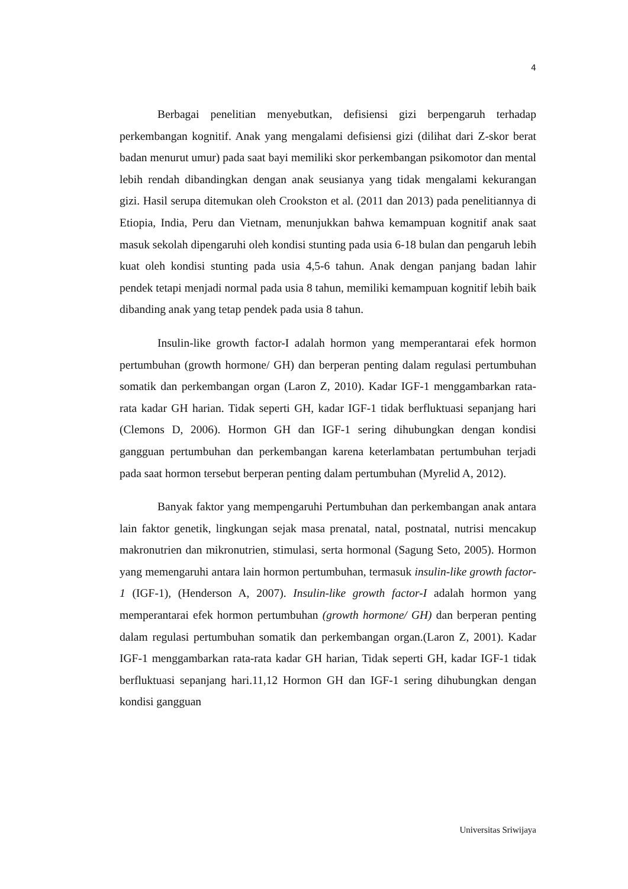4
Berbagai penelitian menyebutkan, defisiensi gizi berpengaruh terhadap perkembangan kognitif. Anak yang mengalami defisiensi gizi (dilihat dari Z-skor berat badan menurut umur) pada saat bayi memiliki skor perkembangan psikomotor dan mental lebih rendah dibandingkan dengan anak seusianya yang tidak mengalami kekurangan gizi. Hasil serupa ditemukan oleh Crookston et al. (2011 dan 2013) pada penelitiannya di Etiopia, India, Peru dan Vietnam, menunjukkan bahwa kemampuan kognitif anak saat masuk sekolah dipengaruhi oleh kondisi stunting pada usia 6-18 bulan dan pengaruh lebih kuat oleh kondisi stunting pada usia 4,5-6 tahun. Anak dengan panjang badan lahir pendek tetapi menjadi normal pada usia 8 tahun, memiliki kemampuan kognitif lebih baik dibanding anak yang tetap pendek pada usia 8 tahun.
Insulin-like growth factor-I adalah hormon yang memperantarai efek hormon pertumbuhan (growth hormone/ GH) dan berperan penting dalam regulasi pertumbuhan somatik dan perkembangan organ (Laron Z, 2010). Kadar IGF-1 menggambarkan rata-rata kadar GH harian. Tidak seperti GH, kadar IGF-1 tidak berfluktuasi sepanjang hari (Clemons D, 2006). Hormon GH dan IGF-1 sering dihubungkan dengan kondisi gangguan pertumbuhan dan perkembangan karena keterlambatan pertumbuhan terjadi pada saat hormon tersebut berperan penting dalam pertumbuhan (Myrelid A, 2012).
Banyak faktor yang mempengaruhi Pertumbuhan dan perkembangan anak antara lain faktor genetik, lingkungan sejak masa prenatal, natal, postnatal, nutrisi mencakup makronutrien dan mikronutrien, stimulasi, serta hormonal (Sagung Seto, 2005). Hormon yang memengaruhi antara lain hormon pertumbuhan, termasuk insulin-like growth factor-1 (IGF-1), (Henderson A, 2007). Insulin-like growth factor-I adalah hormon yang memperantarai efek hormon pertumbuhan (growth hormone/ GH) dan berperan penting dalam regulasi pertumbuhan somatik dan perkembangan organ.(Laron Z, 2001). Kadar IGF-1 menggambarkan rata-rata kadar GH harian, Tidak seperti GH, kadar IGF-1 tidak berfluktuasi sepanjang hari.11,12 Hormon GH dan IGF-1 sering dihubungkan dengan kondisi gangguan
Universitas Sriwijaya